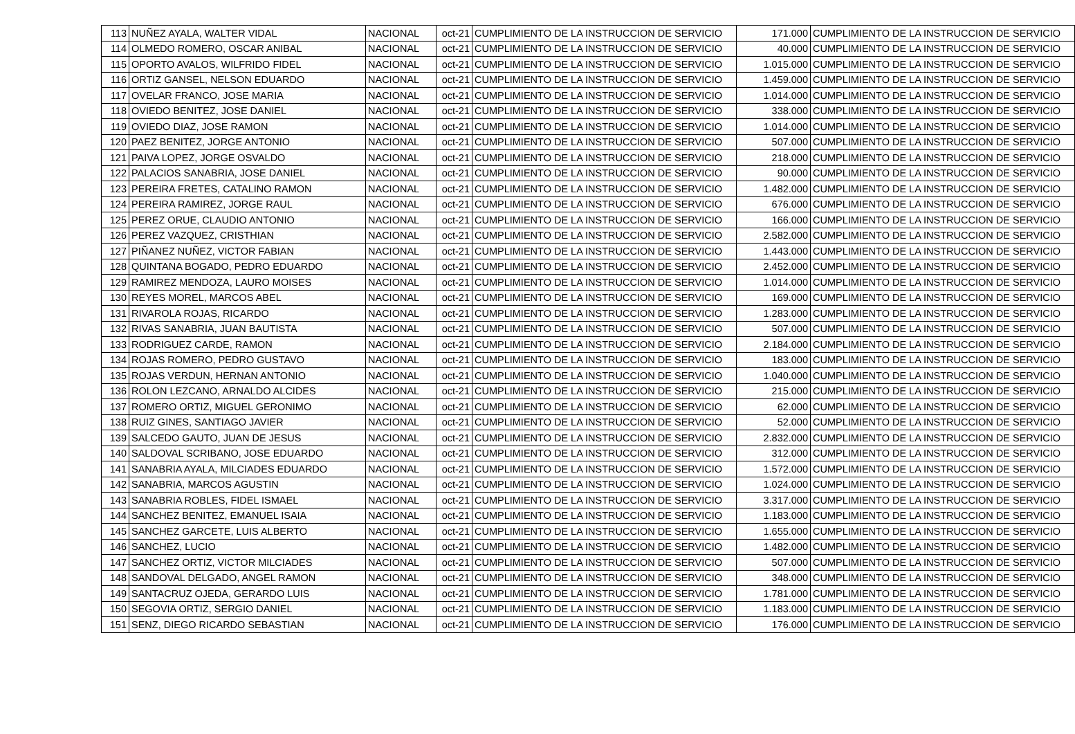| 113 | NUÑEZ AYALA, WALTER VIDAL | NACIONAL | oct-21 | CUMPLIMIENTO DE LA INSTRUCCION DE SERVICIO | 171.000 | CUMPLIMIENTO DE LA INSTRUCCION DE SERVICIO |
| 114 | OLMEDO ROMERO, OSCAR ANIBAL | NACIONAL | oct-21 | CUMPLIMIENTO DE LA INSTRUCCION DE SERVICIO | 40.000 | CUMPLIMIENTO DE LA INSTRUCCION DE SERVICIO |
| 115 | OPORTO AVALOS, WILFRIDO FIDEL | NACIONAL | oct-21 | CUMPLIMIENTO DE LA INSTRUCCION DE SERVICIO | 1.015.000 | CUMPLIMIENTO DE LA INSTRUCCION DE SERVICIO |
| 116 | ORTIZ GANSEL, NELSON EDUARDO | NACIONAL | oct-21 | CUMPLIMIENTO DE LA INSTRUCCION DE SERVICIO | 1.459.000 | CUMPLIMIENTO DE LA INSTRUCCION DE SERVICIO |
| 117 | OVELAR FRANCO, JOSE MARIA | NACIONAL | oct-21 | CUMPLIMIENTO DE LA INSTRUCCION DE SERVICIO | 1.014.000 | CUMPLIMIENTO DE LA INSTRUCCION DE SERVICIO |
| 118 | OVIEDO BENITEZ, JOSE DANIEL | NACIONAL | oct-21 | CUMPLIMIENTO DE LA INSTRUCCION DE SERVICIO | 338.000 | CUMPLIMIENTO DE LA INSTRUCCION DE SERVICIO |
| 119 | OVIEDO DIAZ, JOSE RAMON | NACIONAL | oct-21 | CUMPLIMIENTO DE LA INSTRUCCION DE SERVICIO | 1.014.000 | CUMPLIMIENTO DE LA INSTRUCCION DE SERVICIO |
| 120 | PAEZ BENITEZ, JORGE ANTONIO | NACIONAL | oct-21 | CUMPLIMIENTO DE LA INSTRUCCION DE SERVICIO | 507.000 | CUMPLIMIENTO DE LA INSTRUCCION DE SERVICIO |
| 121 | PAIVA LOPEZ, JORGE OSVALDO | NACIONAL | oct-21 | CUMPLIMIENTO DE LA INSTRUCCION DE SERVICIO | 218.000 | CUMPLIMIENTO DE LA INSTRUCCION DE SERVICIO |
| 122 | PALACIOS SANABRIA, JOSE DANIEL | NACIONAL | oct-21 | CUMPLIMIENTO DE LA INSTRUCCION DE SERVICIO | 90.000 | CUMPLIMIENTO DE LA INSTRUCCION DE SERVICIO |
| 123 | PEREIRA FRETES, CATALINO RAMON | NACIONAL | oct-21 | CUMPLIMIENTO DE LA INSTRUCCION DE SERVICIO | 1.482.000 | CUMPLIMIENTO DE LA INSTRUCCION DE SERVICIO |
| 124 | PEREIRA RAMIREZ, JORGE RAUL | NACIONAL | oct-21 | CUMPLIMIENTO DE LA INSTRUCCION DE SERVICIO | 676.000 | CUMPLIMIENTO DE LA INSTRUCCION DE SERVICIO |
| 125 | PEREZ ORUE, CLAUDIO ANTONIO | NACIONAL | oct-21 | CUMPLIMIENTO DE LA INSTRUCCION DE SERVICIO | 166.000 | CUMPLIMIENTO DE LA INSTRUCCION DE SERVICIO |
| 126 | PEREZ VAZQUEZ, CRISTHIAN | NACIONAL | oct-21 | CUMPLIMIENTO DE LA INSTRUCCION DE SERVICIO | 2.582.000 | CUMPLIMIENTO DE LA INSTRUCCION DE SERVICIO |
| 127 | PIÑANEZ NUÑEZ, VICTOR FABIAN | NACIONAL | oct-21 | CUMPLIMIENTO DE LA INSTRUCCION DE SERVICIO | 1.443.000 | CUMPLIMIENTO DE LA INSTRUCCION DE SERVICIO |
| 128 | QUINTANA BOGADO, PEDRO EDUARDO | NACIONAL | oct-21 | CUMPLIMIENTO DE LA INSTRUCCION DE SERVICIO | 2.452.000 | CUMPLIMIENTO DE LA INSTRUCCION DE SERVICIO |
| 129 | RAMIREZ MENDOZA, LAURO MOISES | NACIONAL | oct-21 | CUMPLIMIENTO DE LA INSTRUCCION DE SERVICIO | 1.014.000 | CUMPLIMIENTO DE LA INSTRUCCION DE SERVICIO |
| 130 | REYES MOREL, MARCOS ABEL | NACIONAL | oct-21 | CUMPLIMIENTO DE LA INSTRUCCION DE SERVICIO | 169.000 | CUMPLIMIENTO DE LA INSTRUCCION DE SERVICIO |
| 131 | RIVAROLA ROJAS, RICARDO | NACIONAL | oct-21 | CUMPLIMIENTO DE LA INSTRUCCION DE SERVICIO | 1.283.000 | CUMPLIMIENTO DE LA INSTRUCCION DE SERVICIO |
| 132 | RIVAS SANABRIA, JUAN BAUTISTA | NACIONAL | oct-21 | CUMPLIMIENTO DE LA INSTRUCCION DE SERVICIO | 507.000 | CUMPLIMIENTO DE LA INSTRUCCION DE SERVICIO |
| 133 | RODRIGUEZ CARDE, RAMON | NACIONAL | oct-21 | CUMPLIMIENTO DE LA INSTRUCCION DE SERVICIO | 2.184.000 | CUMPLIMIENTO DE LA INSTRUCCION DE SERVICIO |
| 134 | ROJAS ROMERO, PEDRO GUSTAVO | NACIONAL | oct-21 | CUMPLIMIENTO DE LA INSTRUCCION DE SERVICIO | 183.000 | CUMPLIMIENTO DE LA INSTRUCCION DE SERVICIO |
| 135 | ROJAS VERDUN, HERNAN ANTONIO | NACIONAL | oct-21 | CUMPLIMIENTO DE LA INSTRUCCION DE SERVICIO | 1.040.000 | CUMPLIMIENTO DE LA INSTRUCCION DE SERVICIO |
| 136 | ROLON LEZCANO, ARNALDO ALCIDES | NACIONAL | oct-21 | CUMPLIMIENTO DE LA INSTRUCCION DE SERVICIO | 215.000 | CUMPLIMIENTO DE LA INSTRUCCION DE SERVICIO |
| 137 | ROMERO ORTIZ, MIGUEL GERONIMO | NACIONAL | oct-21 | CUMPLIMIENTO DE LA INSTRUCCION DE SERVICIO | 62.000 | CUMPLIMIENTO DE LA INSTRUCCION DE SERVICIO |
| 138 | RUIZ GINES, SANTIAGO JAVIER | NACIONAL | oct-21 | CUMPLIMIENTO DE LA INSTRUCCION DE SERVICIO | 52.000 | CUMPLIMIENTO DE LA INSTRUCCION DE SERVICIO |
| 139 | SALCEDO GAUTO, JUAN DE JESUS | NACIONAL | oct-21 | CUMPLIMIENTO DE LA INSTRUCCION DE SERVICIO | 2.832.000 | CUMPLIMIENTO DE LA INSTRUCCION DE SERVICIO |
| 140 | SALDOVAL SCRIBANO, JOSE EDUARDO | NACIONAL | oct-21 | CUMPLIMIENTO DE LA INSTRUCCION DE SERVICIO | 312.000 | CUMPLIMIENTO DE LA INSTRUCCION DE SERVICIO |
| 141 | SANABRIA AYALA, MILCIADES EDUARDO | NACIONAL | oct-21 | CUMPLIMIENTO DE LA INSTRUCCION DE SERVICIO | 1.572.000 | CUMPLIMIENTO DE LA INSTRUCCION DE SERVICIO |
| 142 | SANABRIA, MARCOS AGUSTIN | NACIONAL | oct-21 | CUMPLIMIENTO DE LA INSTRUCCION DE SERVICIO | 1.024.000 | CUMPLIMIENTO DE LA INSTRUCCION DE SERVICIO |
| 143 | SANABRIA ROBLES, FIDEL ISMAEL | NACIONAL | oct-21 | CUMPLIMIENTO DE LA INSTRUCCION DE SERVICIO | 3.317.000 | CUMPLIMIENTO DE LA INSTRUCCION DE SERVICIO |
| 144 | SANCHEZ BENITEZ, EMANUEL ISAIA | NACIONAL | oct-21 | CUMPLIMIENTO DE LA INSTRUCCION DE SERVICIO | 1.183.000 | CUMPLIMIENTO DE LA INSTRUCCION DE SERVICIO |
| 145 | SANCHEZ GARCETE, LUIS ALBERTO | NACIONAL | oct-21 | CUMPLIMIENTO DE LA INSTRUCCION DE SERVICIO | 1.655.000 | CUMPLIMIENTO DE LA INSTRUCCION DE SERVICIO |
| 146 | SANCHEZ, LUCIO | NACIONAL | oct-21 | CUMPLIMIENTO DE LA INSTRUCCION DE SERVICIO | 1.482.000 | CUMPLIMIENTO DE LA INSTRUCCION DE SERVICIO |
| 147 | SANCHEZ ORTIZ, VICTOR MILCIADES | NACIONAL | oct-21 | CUMPLIMIENTO DE LA INSTRUCCION DE SERVICIO | 507.000 | CUMPLIMIENTO DE LA INSTRUCCION DE SERVICIO |
| 148 | SANDOVAL DELGADO, ANGEL RAMON | NACIONAL | oct-21 | CUMPLIMIENTO DE LA INSTRUCCION DE SERVICIO | 348.000 | CUMPLIMIENTO DE LA INSTRUCCION DE SERVICIO |
| 149 | SANTACRUZ OJEDA, GERARDO LUIS | NACIONAL | oct-21 | CUMPLIMIENTO DE LA INSTRUCCION DE SERVICIO | 1.781.000 | CUMPLIMIENTO DE LA INSTRUCCION DE SERVICIO |
| 150 | SEGOVIA ORTIZ, SERGIO DANIEL | NACIONAL | oct-21 | CUMPLIMIENTO DE LA INSTRUCCION DE SERVICIO | 1.183.000 | CUMPLIMIENTO DE LA INSTRUCCION DE SERVICIO |
| 151 | SENZ, DIEGO RICARDO SEBASTIAN | NACIONAL | oct-21 | CUMPLIMIENTO DE LA INSTRUCCION DE SERVICIO | 176.000 | CUMPLIMIENTO DE LA INSTRUCCION DE SERVICIO |